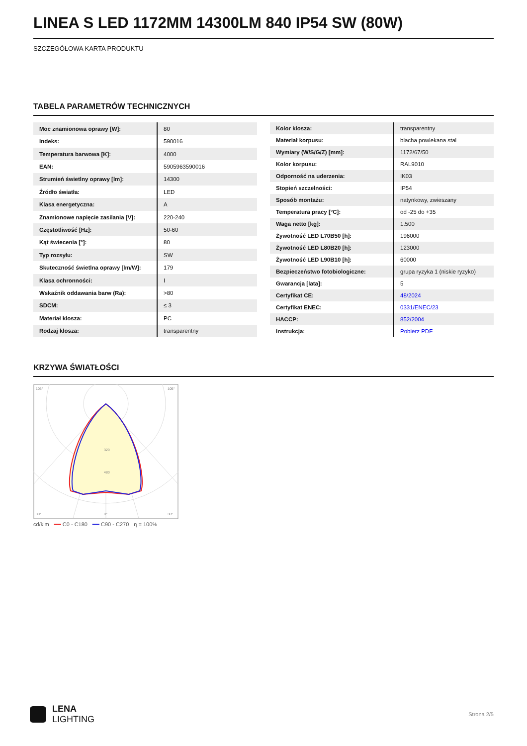LINEA S LED 1172MM 14300LM 840 IP54 SW (80W)
SZCZEGÓŁOWA KARTA PRODUKTU
TABELA PARAMETRÓW TECHNICZNYCH
| Moc znamionowa oprawy [W]: | 80 |
| Indeks: | 590016 |
| Temperatura barwowa [K]: | 4000 |
| EAN: | 5905963590016 |
| Strumień świetlny oprawy [lm]: | 14300 |
| Źródło światła: | LED |
| Klasa energetyczna: | A |
| Znamionowe napięcie zasilania [V]: | 220-240 |
| Częstotliwość [Hz]: | 50-60 |
| Kąt świecenia [°]: | 80 |
| Typ rozsyłu: | SW |
| Skuteczność świetlna oprawy [lm/W]: | 179 |
| Klasa ochronności: | I |
| Wskaźnik oddawania barw (Ra): | >80 |
| SDCM: | ≤ 3 |
| Materiał klosza: | PC |
| Rodzaj klosza: | transparentny |
| Kolor klosza: | transparentny |
| Materiał korpusu: | blacha powlekana stal |
| Wymiary (W/S/G/Z) [mm]: | 1172/67/50 |
| Kolor korpusu: | RAL9010 |
| Odporność na uderzenia: | IK03 |
| Stopień szczelności: | IP54 |
| Sposób montażu: | natynkowy, zwieszany |
| Temperatura pracy [°C]: | od -25 do +35 |
| Waga netto [kg]: | 1.500 |
| Żywotność LED L70B50 [h]: | 196000 |
| Żywotność LED L80B20 [h]: | 123000 |
| Żywotność LED L90B10 [h]: | 60000 |
| Bezpieczeństwo fotobiologiczne: | grupa ryzyka 1 (niskie ryzyko) |
| Gwarancja [lata]: | 5 |
| Certyfikat CE: | 48/2024 |
| Certyfikat ENEC: | 0331/ENEC/23 |
| HACCP: | 852/2004 |
| Instrukcja: | Pobierz PDF |
KRZYWA ŚWIATŁOŚCI
105°
105°
320
480
30°
0°
30°
cd/klm ━━ C0 - C180 ━━ C90 - C270 η = 100%
LENA
LIGHTING
Strona 2/5